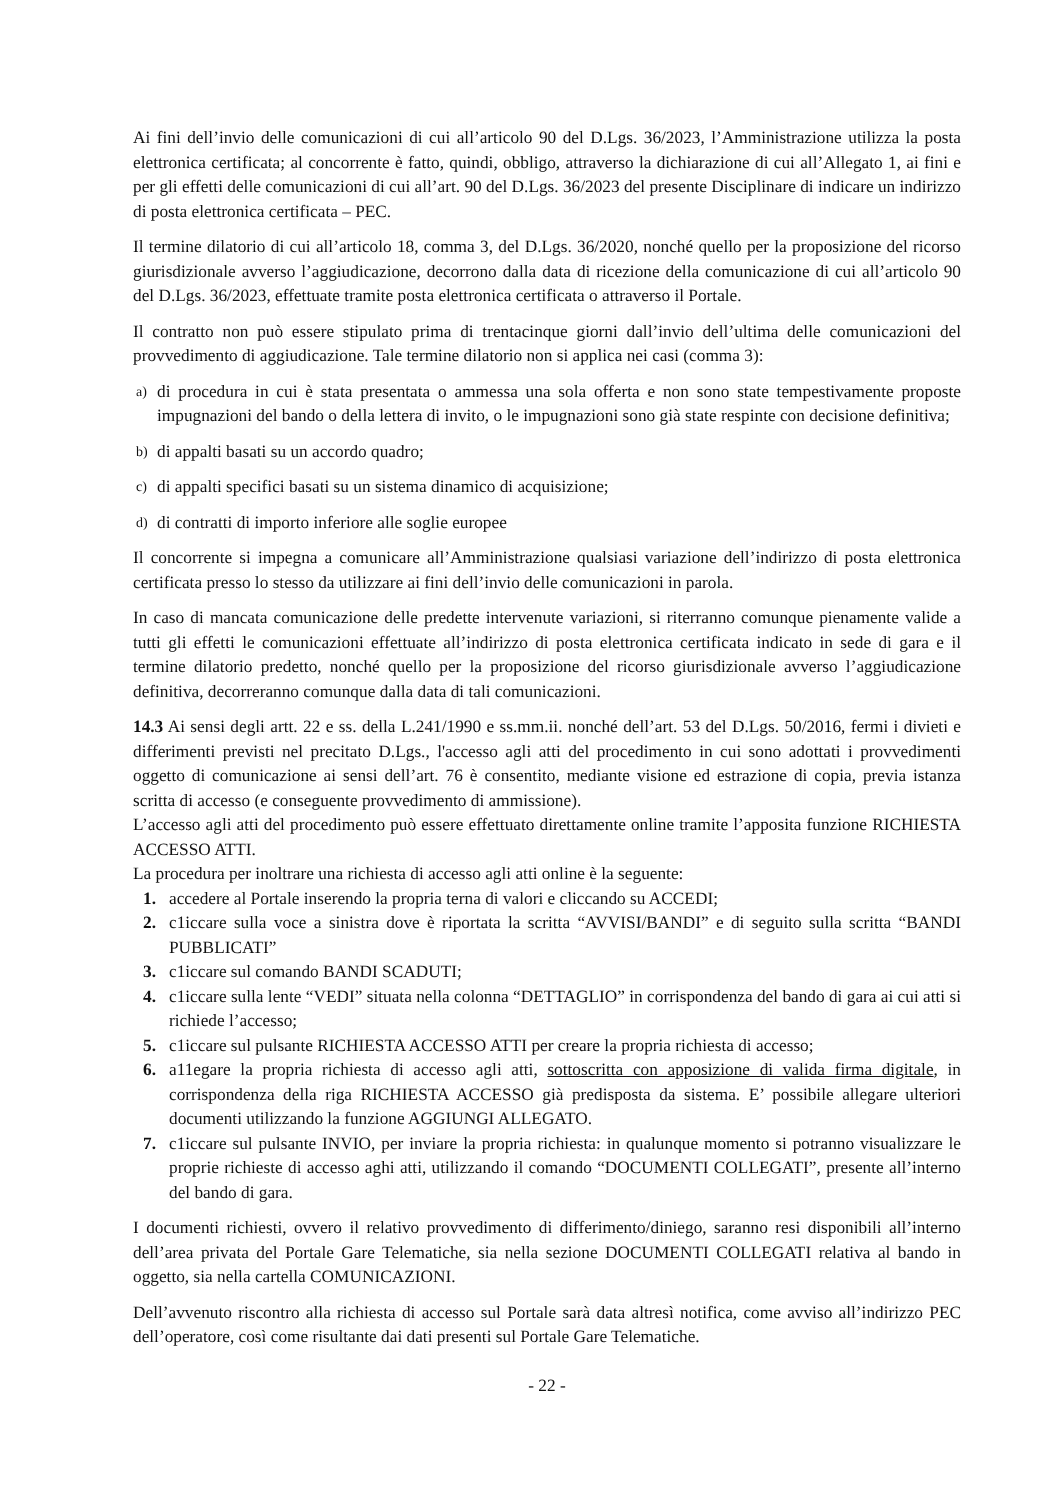Ai fini dell’invio delle comunicazioni di cui all’articolo 90 del D.Lgs. 36/2023, l’Amministrazione utilizza la posta elettronica certificata; al concorrente è fatto, quindi, obbligo, attraverso la dichiarazione di cui all’Allegato 1, ai fini e per gli effetti delle comunicazioni di cui all’art. 90 del D.Lgs. 36/2023 del presente Disciplinare di indicare un indirizzo di posta elettronica certificata – PEC.
Il termine dilatorio di cui all’articolo 18, comma 3, del D.Lgs. 36/2020, nonché quello per la proposizione del ricorso giurisdizionale avverso l’aggiudicazione, decorrono dalla data di ricezione della comunicazione di cui all’articolo 90 del D.Lgs. 36/2023, effettuate tramite posta elettronica certificata o attraverso il Portale.
Il contratto non può essere stipulato prima di trentacinque giorni dall’invio dell’ultima delle comunicazioni del provvedimento di aggiudicazione. Tale termine dilatorio non si applica nei casi (comma 3):
a) di procedura in cui è stata presentata o ammessa una sola offerta e non sono state tempestivamente proposte impugnazioni del bando o della lettera di invito, o le impugnazioni sono già state respinte con decisione definitiva;
b) di appalti basati su un accordo quadro;
c) di appalti specifici basati su un sistema dinamico di acquisizione;
d) di contratti di importo inferiore alle soglie europee
Il concorrente si impegna a comunicare all’Amministrazione qualsiasi variazione dell’indirizzo di posta elettronica certificata presso lo stesso da utilizzare ai fini dell’invio delle comunicazioni in parola.
In caso di mancata comunicazione delle predette intervenute variazioni, si riterranno comunque pienamente valide a tutti gli effetti le comunicazioni effettuate all’indirizzo di posta elettronica certificata indicato in sede di gara e il termine dilatorio predetto, nonché quello per la proposizione del ricorso giurisdizionale avverso l’aggiudicazione definitiva, decorreranno comunque dalla data di tali comunicazioni.
14.3 Ai sensi degli artt. 22 e ss. della L.241/1990 e ss.mm.ii. nonché dell’art. 53 del D.Lgs. 50/2016, fermi i divieti e differimenti previsti nel precitato D.Lgs., l'accesso agli atti del procedimento in cui sono adottati i provvedimenti oggetto di comunicazione ai sensi dell’art. 76 è consentito, mediante visione ed estrazione di copia, previa istanza scritta di accesso (e conseguente provvedimento di ammissione).
L’accesso agli atti del procedimento può essere effettuato direttamente online tramite l’apposita funzione RICHIESTA ACCESSO ATTI.
La procedura per inoltrare una richiesta di accesso agli atti online è la seguente:
1. accedere al Portale inserendo la propria terna di valori e cliccando su ACCEDI;
2. c1iccare sulla voce a sinistra dove è riportata la scritta “AVVISI/BANDI” e di seguito sulla scritta “BANDI PUBBLICATI”
3. c1iccare sul comando BANDI SCADUTI;
4. c1iccare sulla lente “VEDI” situata nella colonna “DETTAGLIO” in corrispondenza del bando di gara ai cui atti si richiede l’accesso;
5. c1iccare sul pulsante RICHIESTA ACCESSO ATTI per creare la propria richiesta di accesso;
6. a11egare la propria richiesta di accesso agli atti, sottoscritta con apposizione di valida firma digitale, in corrispondenza della riga RICHIESTA ACCESSO già predisposta da sistema. E’ possibile allegare ulteriori documenti utilizzando la funzione AGGIUNGI ALLEGATO.
7. c1iccare sul pulsante INVIO, per inviare la propria richiesta: in qualunque momento si potranno visualizzare le proprie richieste di accesso aghi atti, utilizzando il comando “DOCUMENTI COLLEGATI”, presente all’interno del bando di gara.
I documenti richiesti, ovvero il relativo provvedimento di differimento/diniego, saranno resi disponibili all’interno dell’area privata del Portale Gare Telematiche, sia nella sezione DOCUMENTI COLLEGATI relativa al bando in oggetto, sia nella cartella COMUNICAZIONI.
Dell’avvenuto riscontro alla richiesta di accesso sul Portale sarà data altresì notifica, come avviso all’indirizzo PEC dell’operatore, così come risultante dai dati presenti sul Portale Gare Telematiche.
- 22 -